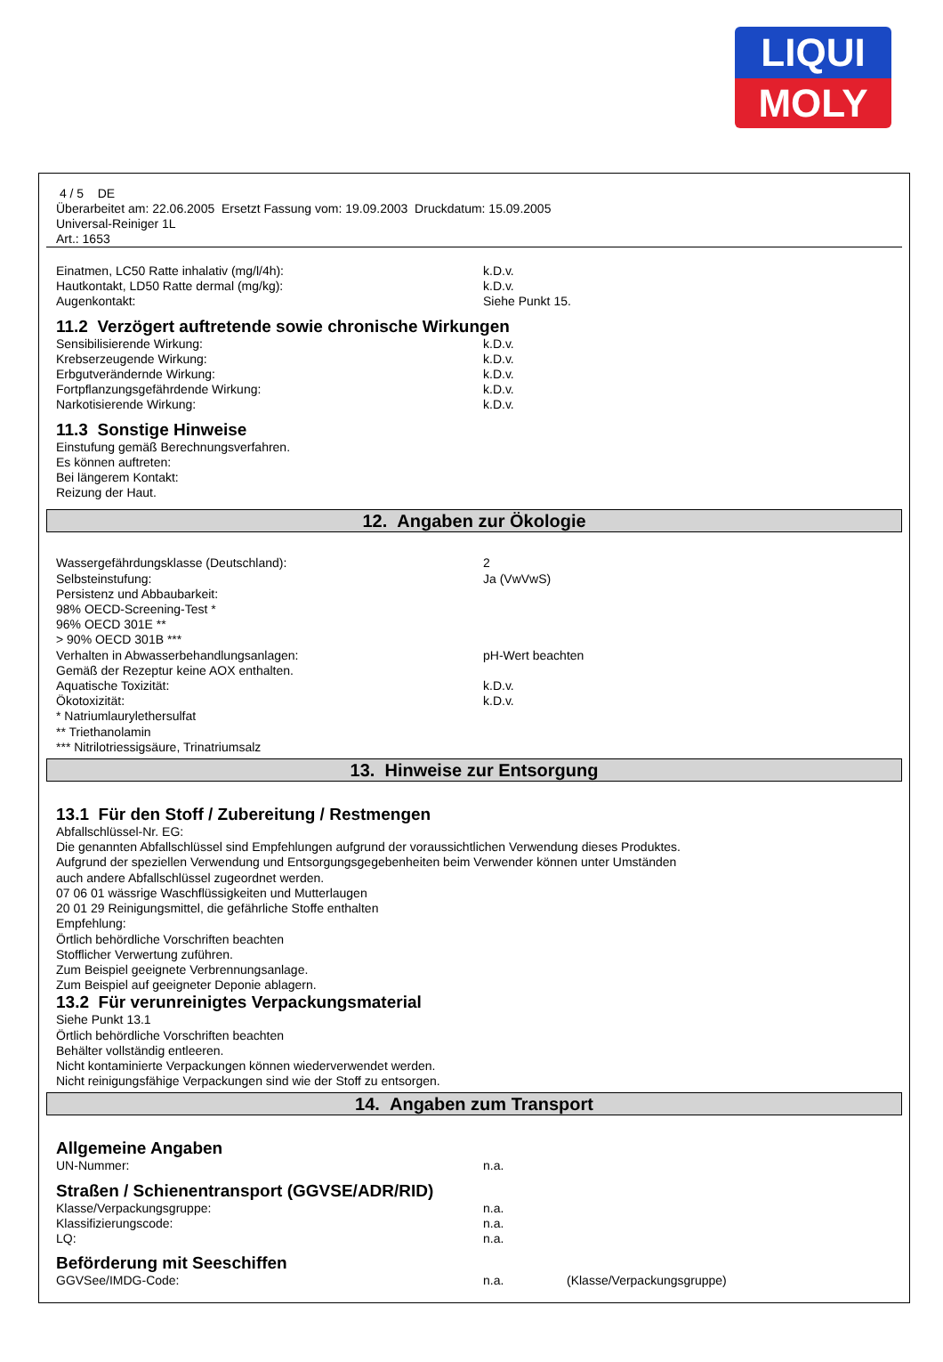LIQUI
MOLY
4 / 5 DE
Überarbeitet am: 22.06.2005 Ersetzt Fassung vom: 19.09.2003 Druckdatum: 15.09.2005
Universal-Reiniger 1L
Art.: 1653
Einatmen, LC50 Ratte inhalativ (mg/l/4h): k.D.v.
Hautkontakt, LD50 Ratte dermal (mg/kg): k.D.v.
Augenkontakt: Siehe Punkt 15.
11.2 Verzögert auftretende sowie chronische Wirkungen
Sensibilisierende Wirkung: k.D.v.
Krebserzeugende Wirkung: k.D.v.
Erbgutverändernde Wirkung: k.D.v.
Fortpflanzungsgefährdende Wirkung: k.D.v.
Narkotisierende Wirkung: k.D.v.
11.3 Sonstige Hinweise
Einstufung gemäß Berechnungsverfahren.
Es können auftreten:
Bei längerem Kontakt:
Reizung der Haut.
12. Angaben zur Ökologie
Wassergefährdungsklasse (Deutschland): 2
Selbsteinstufung: Ja (VwVwS)
Persistenz und Abbaubarkeit:
98% OECD-Screening-Test *
96% OECD 301E **
> 90% OECD 301B ***
Verhalten in Abwasserbehandlungsanlagen: pH-Wert beachten
Gemäß der Rezeptur keine AOX enthalten.
Aquatische Toxizität: k.D.v.
Ökotoxizität: k.D.v.
* Natriumlaurylethersulfat
** Triethanolamin
*** Nitrilotriessigsäure, Trinatriumsalz
13. Hinweise zur Entsorgung
13.1 Für den Stoff / Zubereitung / Restmengen
Abfallschlüssel-Nr. EG:
Die genannten Abfallschlüssel sind Empfehlungen aufgrund der voraussichtlichen Verwendung dieses Produktes.
Aufgrund der speziellen Verwendung und Entsorgungsgegebenheiten beim Verwender können unter Umständen
auch andere Abfallschlüssel zugeordnet werden.
07 06 01 wässrige Waschflüssigkeiten und Mutterlaugen
20 01 29 Reinigungsmittel, die gefährliche Stoffe enthalten
Empfehlung:
Örtlich behördliche Vorschriften beachten
Stofflicher Verwertung zuführen.
Zum Beispiel geeignete Verbrennungsanlage.
Zum Beispiel auf geeigneter Deponie ablagern.
13.2 Für verunreinigtes Verpackungsmaterial
Siehe Punkt 13.1
Örtlich behördliche Vorschriften beachten
Behälter vollständig entleeren.
Nicht kontaminierte Verpackungen können wiederverwendet werden.
Nicht reinigungsfähige Verpackungen sind wie der Stoff zu entsorgen.
14. Angaben zum Transport
Allgemeine Angaben
UN-Nummer: n.a.
Straßen / Schienentransport (GGVSE/ADR/RID)
Klasse/Verpackungsgruppe: n.a.
Klassifizierungscode: n.a.
LQ: n.a.
Beförderung mit Seeschiffen
GGVSee/IMDG-Code: n.a. (Klasse/Verpackungsgruppe)